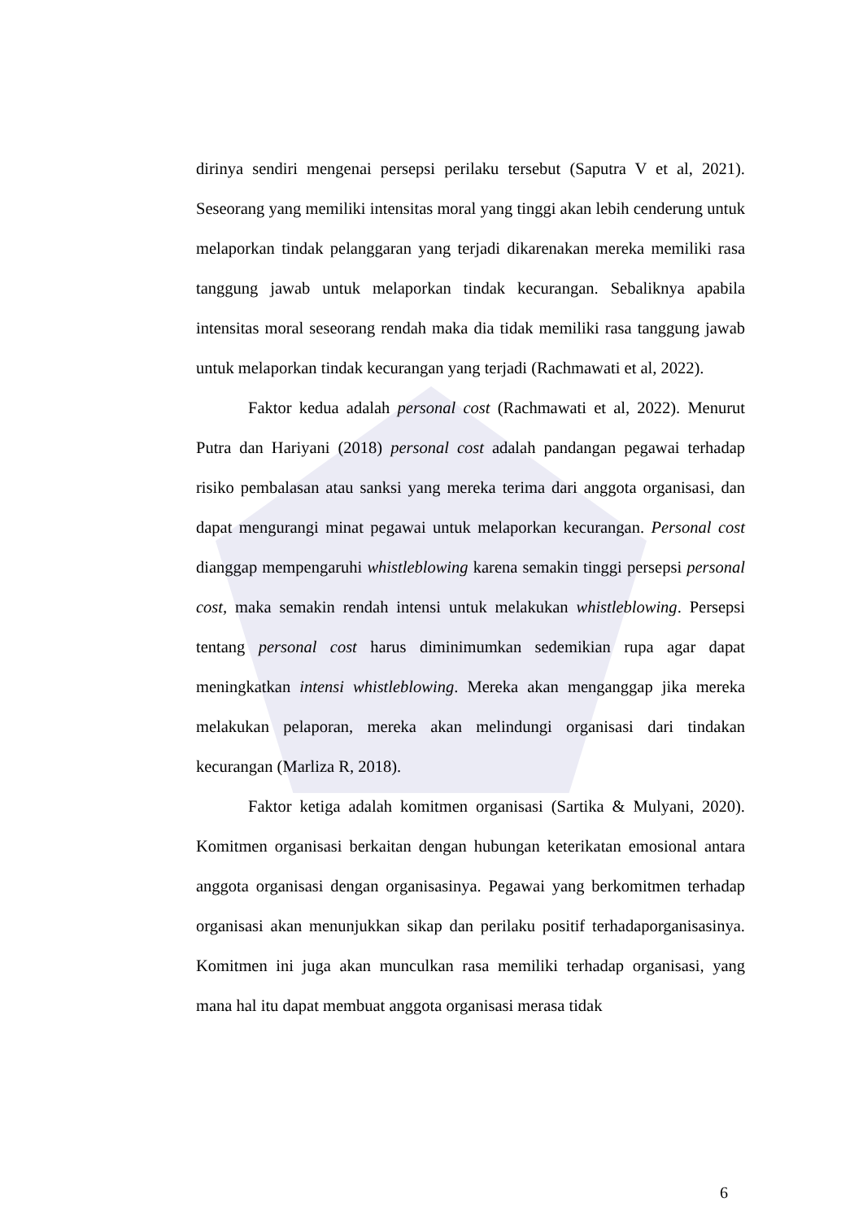dirinya sendiri mengenai persepsi perilaku tersebut (Saputra V et al, 2021). Seseorang yang memiliki intensitas moral yang tinggi akan lebih cenderung untuk melaporkan tindak pelanggaran yang terjadi dikarenakan mereka memiliki rasa tanggung jawab untuk melaporkan tindak kecurangan. Sebaliknya apabila intensitas moral seseorang rendah maka dia tidak memiliki rasa tanggung jawab untuk melaporkan tindak kecurangan yang terjadi (Rachmawati et al, 2022).
Faktor kedua adalah personal cost (Rachmawati et al, 2022). Menurut Putra dan Hariyani (2018) personal cost adalah pandangan pegawai terhadap risiko pembalasan atau sanksi yang mereka terima dari anggota organisasi, dan dapat mengurangi minat pegawai untuk melaporkan kecurangan. Personal cost dianggap mempengaruhi whistleblowing karena semakin tinggi persepsi personal cost, maka semakin rendah intensi untuk melakukan whistleblowing. Persepsi tentang personal cost harus diminimumkan sedemikian rupa agar dapat meningkatkan intensi whistleblowing. Mereka akan menganggap jika mereka melakukan pelaporan, mereka akan melindungi organisasi dari tindakan kecurangan (Marliza R, 2018).
Faktor ketiga adalah komitmen organisasi (Sartika & Mulyani, 2020). Komitmen organisasi berkaitan dengan hubungan keterikatan emosional antara anggota organisasi dengan organisasinya. Pegawai yang berkomitmen terhadap organisasi akan menunjukkan sikap dan perilaku positif terhadaporganisasinya. Komitmen ini juga akan munculkan rasa memiliki terhadap organisasi, yang mana hal itu dapat membuat anggota organisasi merasa tidak
6